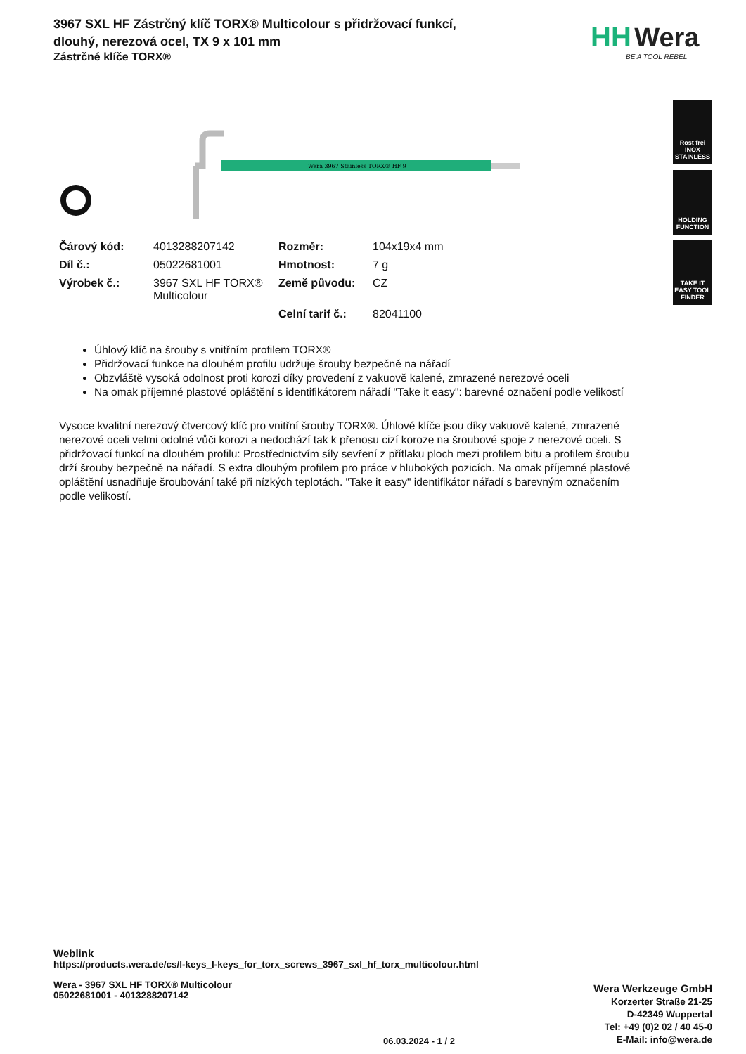3967 SXL HF Zástrčný klíč TORX® Multicolour s přidržovací funkcí, dlouhý, nerezová ocel, TX 9 x 101 mm
Zástrčné klíče TORX®
HH Wera
BE A TOOL REBEL
Rost frei
INOX STAINLESS
HOLDING FUNCTION
TAKE IT EASY TOOL FINDER
Wera 3967 Stainless TORX® HF 9
| Čárový kód: | 4013288207142 | Rozměr: | 104x19x4 mm |
| Díl č.: | 05022681001 | Hmotnost: | 7 g |
| Výrobek č.: | 3967 SXL HF TORX® Multicolour | Země původu: | CZ |
| | | Celní tarif č.: | 82041100 |
Úhlový klíč na šrouby s vnitřním profilem TORX®
Přidržovací funkce na dlouhém profilu udržuje šrouby bezpečně na nářadí
Obzvláště vysoká odolnost proti korozi díky provedení z vakuově kalené, zmrazené nerezové oceli
Na omak příjemné plastové opláštění s identifikátorem nářadí "Take it easy": barevné označení podle velikostí
Vysoce kvalitní nerezový čtvercový klíč pro vnitřní šrouby TORX®. Úhlové klíče jsou díky vakuově kalené, zmrazené nerezové oceli velmi odolné vůči korozi a nedochází tak k přenosu cizí koroze na šroubové spoje z nerezové oceli. S přidržovací funkcí na dlouhém profilu: Prostřednictvím síly sevření z přítlaku ploch mezi profilem bitu a profilem šroubu drží šrouby bezpečně na nářadí. S extra dlouhým profilem pro práce v hlubokých pozicích. Na omak příjemné plastové opláštění usnadňuje šroubování také při nízkých teplotách. "Take it easy" identifikátor nářadí s barevným označením podle velikostí.
Weblink
https://products.wera.de/cs/l-keys_l-keys_for_torx_screws_3967_sxl_hf_torx_multicolour.html
Wera - 3967 SXL HF TORX® Multicolour
05022681001 - 4013288207142
Wera Werkzeuge GmbH
Korzerter Straße 21-25
D-42349 Wuppertal
Tel: +49 (0)2 02 / 40 45-0
E-Mail: info@wera.de
06.03.2024 - 1 / 2